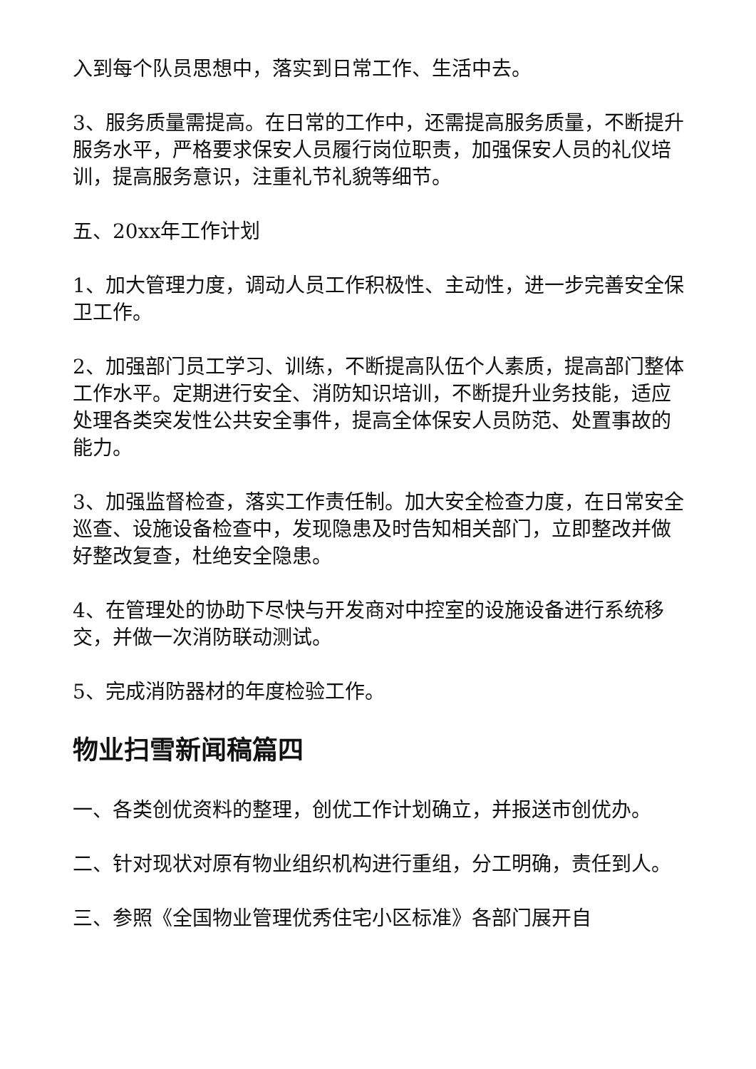入到每个队员思想中，落实到日常工作、生活中去。
3、服务质量需提高。在日常的工作中，还需提高服务质量，不断提升服务水平，严格要求保安人员履行岗位职责，加强保安人员的礼仪培训，提高服务意识，注重礼节礼貌等细节。
五、20xx年工作计划
1、加大管理力度，调动人员工作积极性、主动性，进一步完善安全保卫工作。
2、加强部门员工学习、训练，不断提高队伍个人素质，提高部门整体工作水平。定期进行安全、消防知识培训，不断提升业务技能，适应处理各类突发性公共安全事件，提高全体保安人员防范、处置事故的能力。
3、加强监督检查，落实工作责任制。加大安全检查力度，在日常安全巡查、设施设备检查中，发现隐患及时告知相关部门，立即整改并做好整改复查，杜绝安全隐患。
4、在管理处的协助下尽快与开发商对中控室的设施设备进行系统移交，并做一次消防联动测试。
5、完成消防器材的年度检验工作。
物业扫雪新闻稿篇四
一、各类创优资料的整理，创优工作计划确立，并报送市创优办。
二、针对现状对原有物业组织机构进行重组，分工明确，责任到人。
三、参照《全国物业管理优秀住宅小区标准》各部门展开自